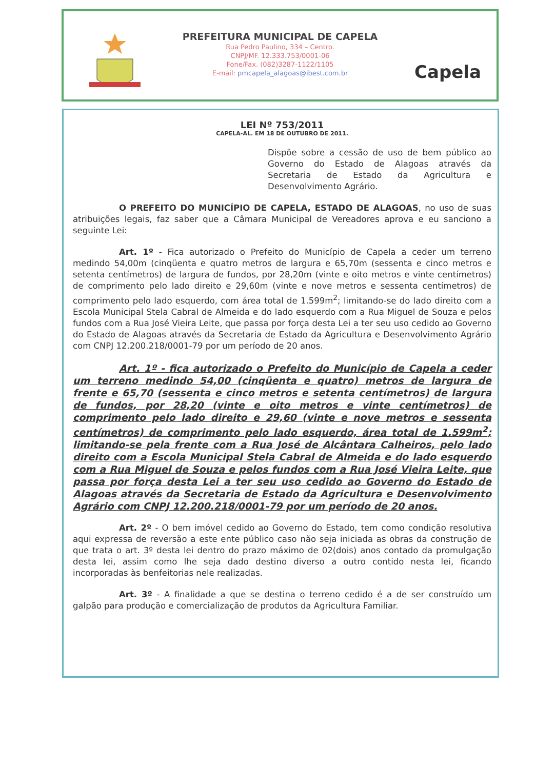PREFEITURA MUNICIPAL DE CAPELA
Rua Pedro Paulino, 334 – Centro.
CNPJ/MF. 12.333.753/0001-06
Fone/Fax. (082)3287-1122/1105
E-mail: pmcapela_alagoas@ibest.com.br
Capela
LEI Nº 753/2011
CAPELA-AL. EM 18 DE OUTUBRO DE 2011.
Dispõe sobre a cessão de uso de bem público ao Governo do Estado de Alagoas através da Secretaria de Estado da Agricultura e Desenvolvimento Agrário.
O PREFEITO DO MUNICÍPIO DE CAPELA, ESTADO DE ALAGOAS, no uso de suas atribuições legais, faz saber que a Câmara Municipal de Vereadores aprova e eu sanciono a seguinte Lei:
Art. 1º - Fica autorizado o Prefeito do Município de Capela a ceder um terreno medindo 54,00m (cinqüenta e quatro metros de largura e 65,70m (sessenta e cinco metros e setenta centímetros) de largura de fundos, por 28,20m (vinte e oito metros e vinte centímetros) de comprimento pelo lado direito e 29,60m (vinte e nove metros e sessenta centímetros) de comprimento pelo lado esquerdo, com área total de 1.599m<sup>2</sup>; limitando-se do lado direito com a Escola Municipal Stela Cabral de Almeida e do lado esquerdo com a Rua Miguel de Souza e pelos fundos com a Rua José Vieira Leite, que passa por força desta Lei a ter seu uso cedido ao Governo do Estado de Alagoas através da Secretaria de Estado da Agricultura e Desenvolvimento Agrário com CNPJ 12.200.218/0001-79 por um período de 20 anos.
Art. 1º - fica autorizado o Prefeito do Município de Capela a ceder um terreno medindo 54,00 (cinqüenta e quatro) metros de largura de frente e 65,70 (sessenta e cinco metros e setenta centímetros) de largura de fundos, por 28,20 (vinte e oito metros e vinte centímetros) de comprimento pelo lado direito e 29,60 (vinte e nove metros e sessenta centímetros) de comprimento pelo lado esquerdo, área total de 1.599m<sup>2</sup>; limitando-se pela frente com a Rua José de Alcântara Calheiros, pelo lado direito com a Escola Municipal Stela Cabral de Almeida e do lado esquerdo com a Rua Miguel de Souza e pelos fundos com a Rua José Vieira Leite, que passa por força desta Lei a ter seu uso cedido ao Governo do Estado de Alagoas através da Secretaria de Estado da Agricultura e Desenvolvimento Agrário com CNPJ 12.200.218/0001-79 por um período de 20 anos.
Art. 2º - O bem imóvel cedido ao Governo do Estado, tem como condição resolutiva aqui expressa de reversão a este ente público caso não seja iniciada as obras da construção de que trata o art. 3º desta lei dentro do prazo máximo de 02(dois) anos contado da promulgação desta lei, assim como lhe seja dado destino diverso a outro contido nesta lei, ficando incorporadas às benfeitorias nele realizadas.
Art. 3º - A finalidade a que se destina o terreno cedido é a de ser construído um galpão para produção e comercialização de produtos da Agricultura Familiar.